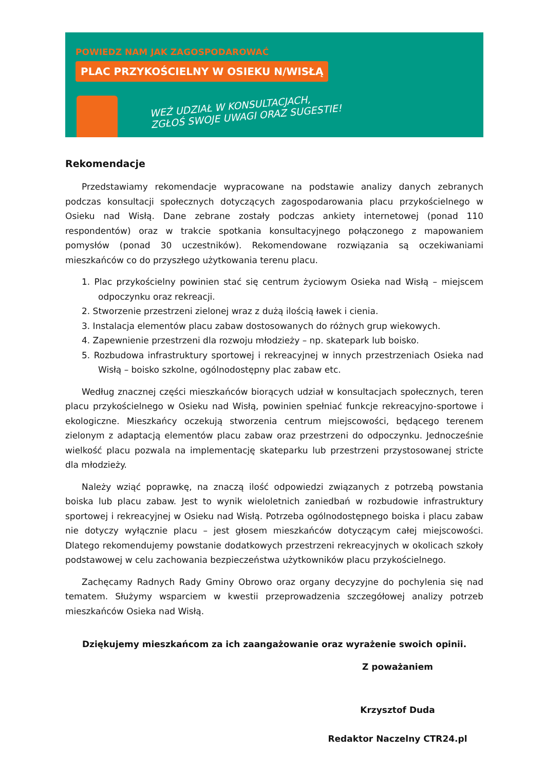POWIEDZ NAM JAK ZAGOSPODAROWAĆ
PLAC PRZYKOŚCIELNY W OSIEKU N/WISŁĄ
WEŹ UDZIAŁ W KONSULTACJACH,
ZGŁOŚ SWOJE UWAGI ORAZ SUGESTIE!
Rekomendacje
Przedstawiamy rekomendacje wypracowane na podstawie analizy danych zebranych podczas konsultacji społecznych dotyczących zagospodarowania placu przykościelnego w Osieku nad Wisłą. Dane zebrane zostały podczas ankiety internetowej (ponad 110 respondentów) oraz w trakcie spotkania konsultacyjnego połączonego z mapowaniem pomysłów (ponad 30 uczestników). Rekomendowane rozwiązania są oczekiwaniami mieszkańców co do przyszłego użytkowania terenu placu.
1. Plac przykościelny powinien stać się centrum życiowym Osieka nad Wisłą – miejscem odpoczynku oraz rekreacji.
2. Stworzenie przestrzeni zielonej wraz z dużą ilością ławek i cienia.
3. Instalacja elementów placu zabaw dostosowanych do różnych grup wiekowych.
4. Zapewnienie przestrzeni dla rozwoju młodzieży – np. skatepark lub boisko.
5. Rozbudowa infrastruktury sportowej i rekreacyjnej w innych przestrzeniach Osieka nad Wisłą – boisko szkolne, ogólnodostępny plac zabaw etc.
Według znacznej części mieszkańców biorących udział w konsultacjach społecznych, teren placu przykościelnego w Osieku nad Wisłą, powinien spełniać funkcje rekreacyjno-sportowe i ekologiczne. Mieszkańcy oczekują stworzenia centrum miejscowości, będącego terenem zielonym z adaptacją elementów placu zabaw oraz przestrzeni do odpoczynku. Jednocześnie wielkość placu pozwala na implementację skateparku lub przestrzeni przystosowanej stricte dla młodzieży.
Należy wziąć poprawkę, na znaczą ilość odpowiedzi związanych z potrzebą powstania boiska lub placu zabaw. Jest to wynik wieloletnich zaniedbań w rozbudowie infrastruktury sportowej i rekreacyjnej w Osieku nad Wisłą. Potrzeba ogólnodostępnego boiska i placu zabaw nie dotyczy wyłącznie placu – jest głosem mieszkańców dotyczącym całej miejscowości. Dlatego rekomendujemy powstanie dodatkowych przestrzeni rekreacyjnych w okolicach szkoły podstawowej w celu zachowania bezpieczeństwa użytkowników placu przykościelnego.
Zachęcamy Radnych Rady Gminy Obrowo oraz organy decyzyjne do pochylenia się nad tematem. Służymy wsparciem w kwestii przeprowadzenia szczegółowej analizy potrzeb mieszkańców Osieka nad Wisłą.
Dziękujemy mieszkańcom za ich zaangażowanie oraz wyrażenie swoich opinii.
Z poważaniem
Krzysztof Duda
Redaktor Naczelny CTR24.pl